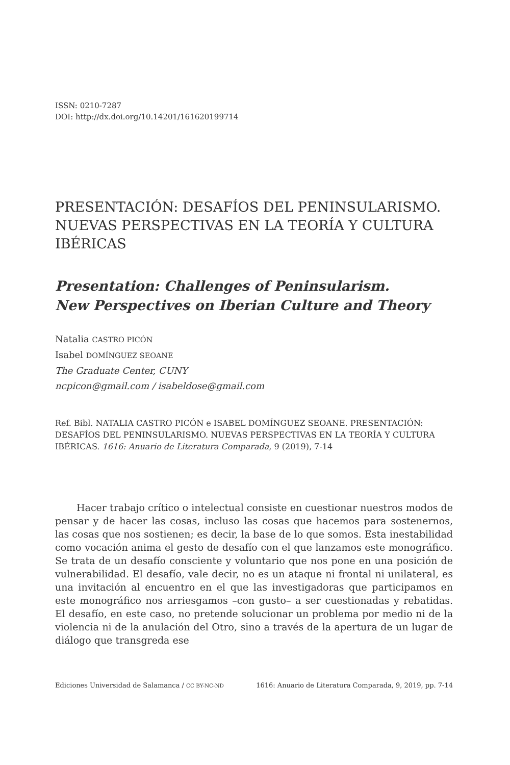ISSN: 0210-7287
DOI: http://dx.doi.org/10.14201/161620199714
PRESENTACIÓN: DESAFÍOS DEL PENINSULARISMO. NUEVAS PERSPECTIVAS EN LA TEORÍA Y CULTURA IBÉRICAS
Presentation: Challenges of Peninsularism.
New Perspectives on Iberian Culture and Theory
Natalia CASTRO PICÓN
Isabel DOMÍNGUEZ SEOANE
The Graduate Center, CUNY
ncpicon@gmail.com / isabeldose@gmail.com
Ref. Bibl. NATALIA CASTRO PICÓN e ISABEL DOMÍNGUEZ SEOANE. PRESENTACIÓN: DESAFÍOS DEL PENINSULARISMO. NUEVAS PERSPECTIVAS EN LA TEORÍA Y CULTURA IBÉRICAS. 1616: Anuario de Literatura Comparada, 9 (2019), 7-14
Hacer trabajo crítico o intelectual consiste en cuestionar nuestros modos de pensar y de hacer las cosas, incluso las cosas que hacemos para sostenernos, las cosas que nos sostienen; es decir, la base de lo que somos. Esta inestabilidad como vocación anima el gesto de desafío con el que lanzamos este monográfico. Se trata de un desafío consciente y voluntario que nos pone en una posición de vulnerabilidad. El desafío, vale decir, no es un ataque ni frontal ni unilateral, es una invitación al encuentro en el que las investigadoras que participamos en este monográfico nos arriesgamos –con gusto– a ser cuestionadas y rebatidas. El desafío, en este caso, no pretende solucionar un problema por medio ni de la violencia ni de la anulación del Otro, sino a través de la apertura de un lugar de diálogo que transgreda ese
Ediciones Universidad de Salamanca / CC BY-NC-ND 1616: Anuario de Literatura Comparada, 9, 2019, pp. 7-14